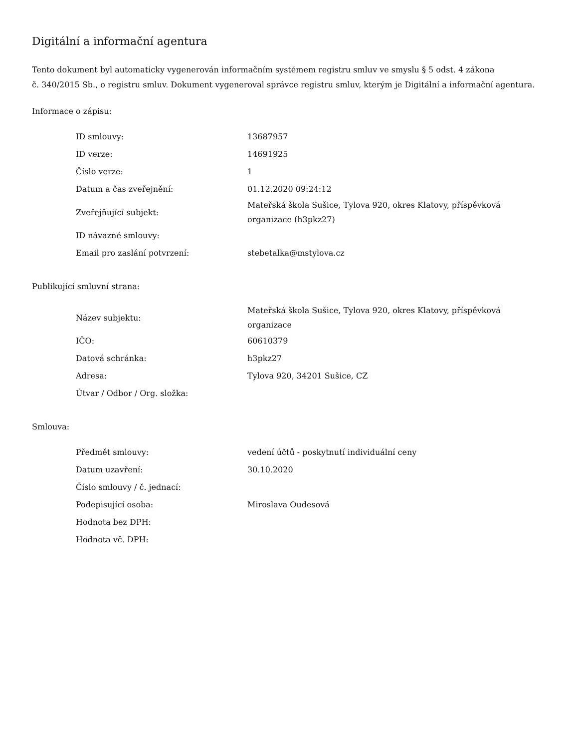Digitální a informační agentura
Tento dokument byl automaticky vygenerován informačním systémem registru smluv ve smyslu § 5 odst. 4 zákona
č. 340/2015 Sb., o registru smluv. Dokument vygeneroval správce registru smluv, kterým je Digitální a informační agentura.
Informace o zápisu:
| ID smlouvy: | 13687957 |
| ID verze: | 14691925 |
| Číslo verze: | 1 |
| Datum a čas zveřejnění: | 01.12.2020 09:24:12 |
| Zveřejňující subjekt: | Mateřská škola Sušice, Tylova 920, okres Klatovy, příspěvková organizace (h3pkz27) |
| ID návazné smlouvy: | |
| Email pro zaslání potvrzení: | stebetalka@mstylova.cz |
Publikující smluvní strana:
| Název subjektu: | Mateřská škola Sušice, Tylova 920, okres Klatovy, příspěvková organizace |
| IČO: | 60610379 |
| Datová schránka: | h3pkz27 |
| Adresa: | Tylova 920, 34201 Sušice, CZ |
| Útvar / Odbor / Org. složka: | |
Smlouva:
| Předmět smlouvy: | vedení účtů - poskytnutí individuální ceny |
| Datum uzavření: | 30.10.2020 |
| Číslo smlouvy / č. jednací: | |
| Podepisující osoba: | Miroslava Oudesová |
| Hodnota bez DPH: | |
| Hodnota vč. DPH: | |